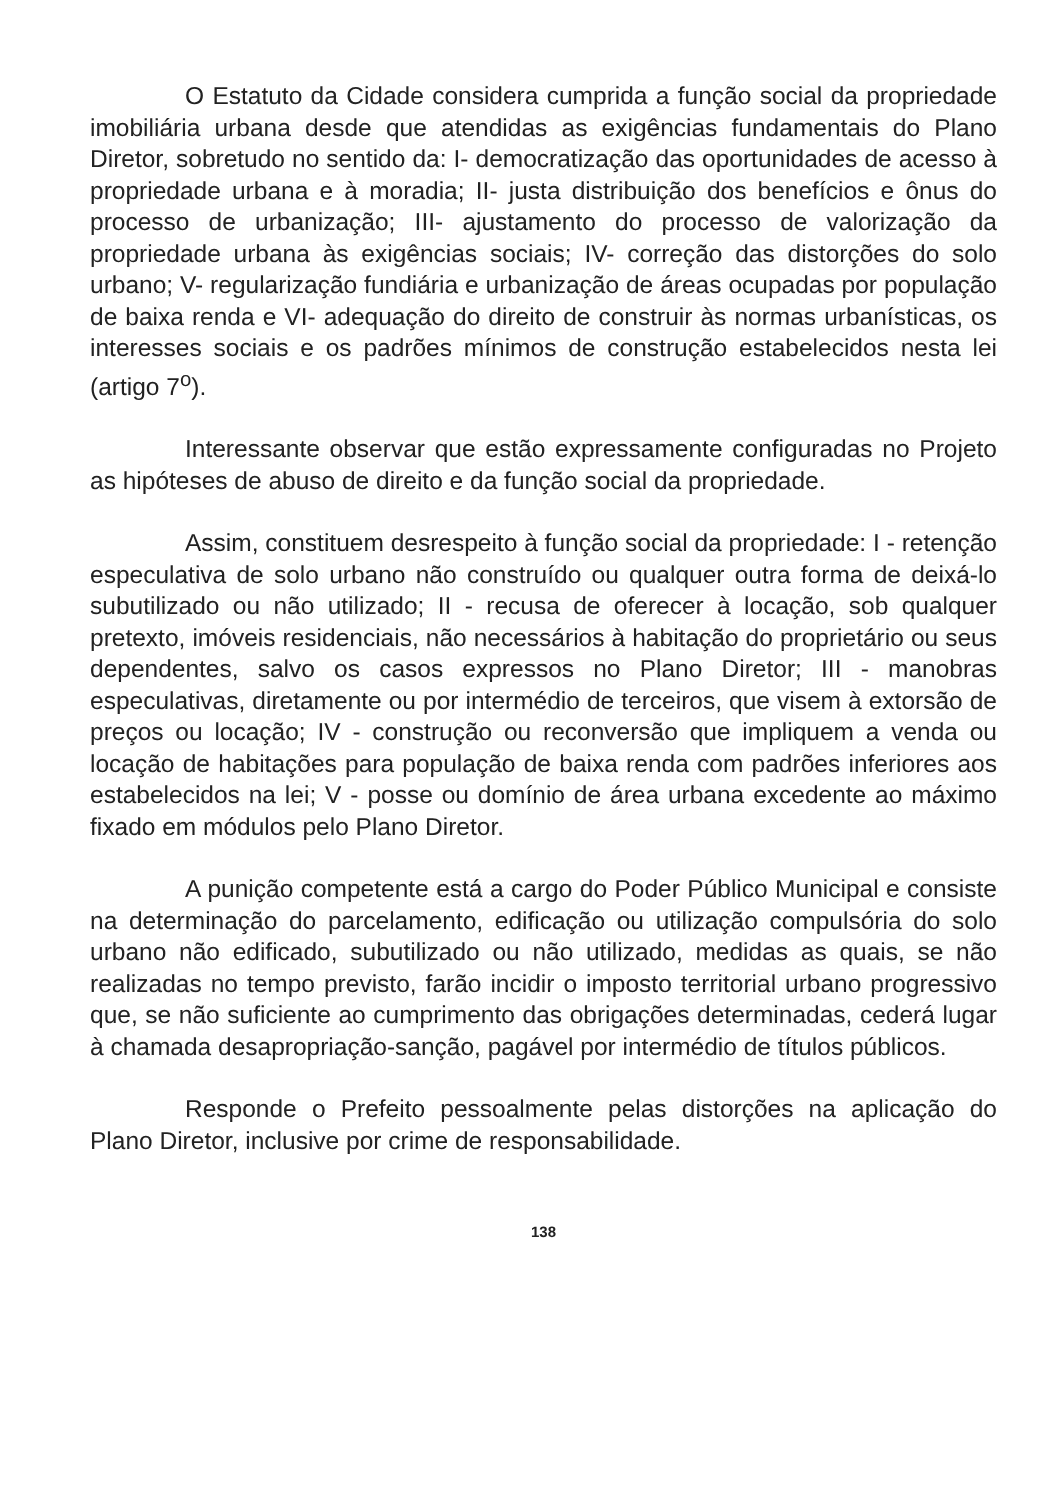O Estatuto da Cidade considera cumprida a função social da propriedade imobiliária urbana desde que atendidas as exigências fundamentais do Plano Diretor, sobretudo no sentido da: I- democratização das oportunidades de acesso à propriedade urbana e à moradia; II- justa distribuição dos benefícios e ônus do processo de urbanização; III- ajustamento do processo de valorização da propriedade urbana às exigências sociais; IV- correção das distorções do solo urbano; V- regularização fundiária e urbanização de áreas ocupadas por população de baixa renda e VI- adequação do direito de construir às normas urbanísticas, os interesses sociais e os padrões mínimos de construção estabelecidos nesta lei (artigo 7<sup>o</sup>).
Interessante observar que estão expressamente configuradas no Projeto as hipóteses de abuso de direito e da função social da propriedade.
Assim, constituem desrespeito à função social da propriedade: I - retenção especulativa de solo urbano não construído ou qualquer outra forma de deixá-lo subutilizado ou não utilizado; II - recusa de oferecer à locação, sob qualquer pretexto, imóveis residenciais, não necessários à habitação do proprietário ou seus dependentes, salvo os casos expressos no Plano Diretor; III - manobras especulativas, diretamente ou por intermédio de terceiros, que visem à extorsão de preços ou locação; IV - construção ou reconversão que impliquem a venda ou locação de habitações para população de baixa renda com padrões inferiores aos estabelecidos na lei; V - posse ou domínio de área urbana excedente ao máximo fixado em módulos pelo Plano Diretor.
A punição competente está a cargo do Poder Público Municipal e consiste na determinação do parcelamento, edificação ou utilização compulsória do solo urbano não edificado, subutilizado ou não utilizado, medidas as quais, se não realizadas no tempo previsto, farão incidir o imposto territorial urbano progressivo que, se não suficiente ao cumprimento das obrigações determinadas, cederá lugar à chamada desapropriação-sanção, pagável por intermédio de títulos públicos.
Responde o Prefeito pessoalmente pelas distorções na aplicação do Plano Diretor, inclusive por crime de responsabilidade.
138